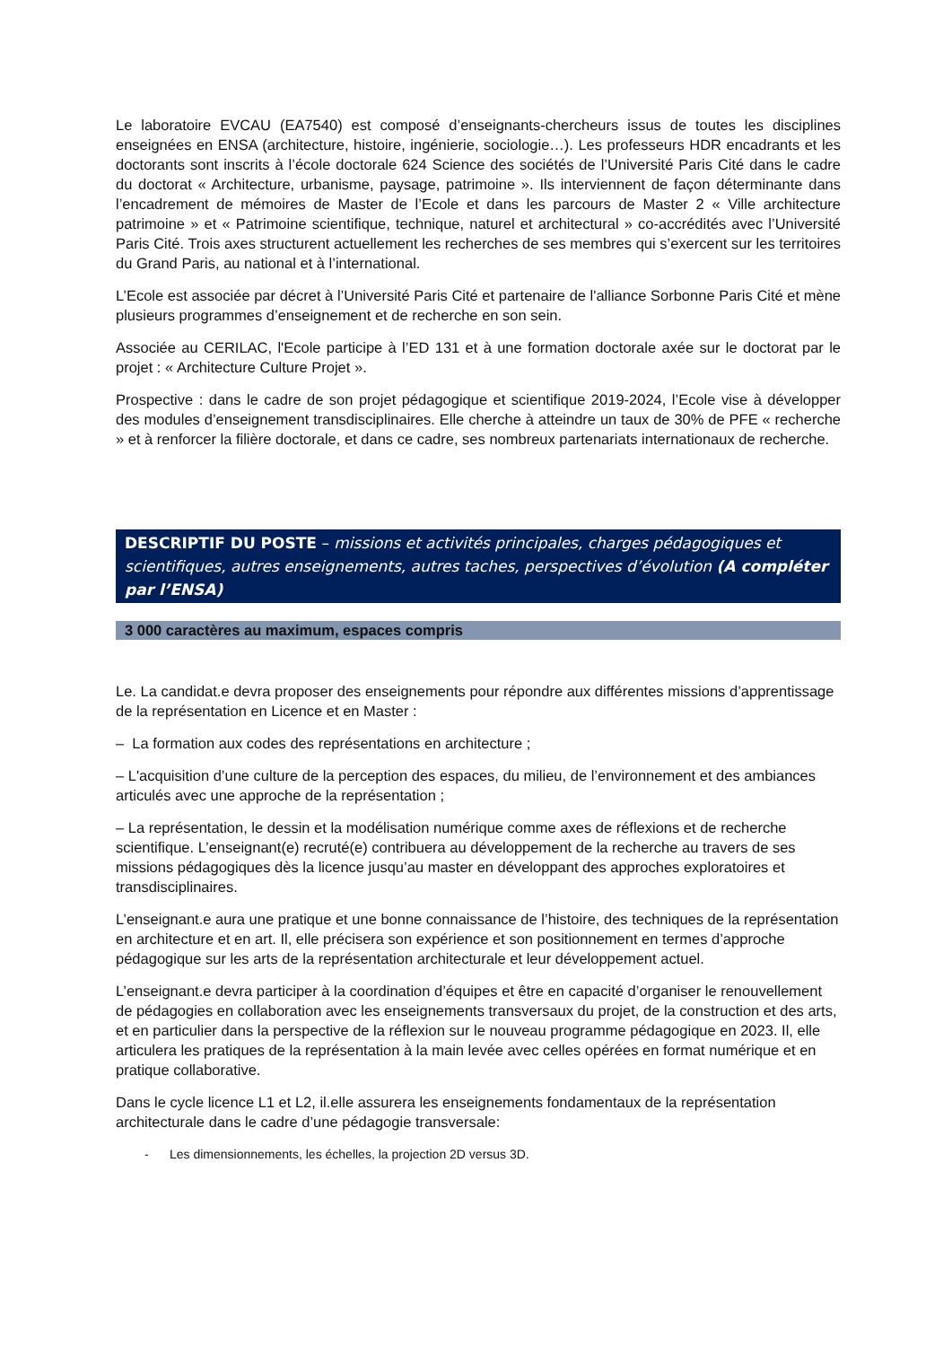Le laboratoire EVCAU (EA7540) est composé d’enseignants-chercheurs issus de toutes les disciplines enseignées en ENSA (architecture, histoire, ingénierie, sociologie…). Les professeurs HDR encadrants et les doctorants sont inscrits à l’école doctorale 624 Science des sociétés de l’Université Paris Cité dans le cadre du doctorat « Architecture, urbanisme, paysage, patrimoine ». Ils interviennent de façon déterminante dans l’encadrement de mémoires de Master de l’Ecole et dans les parcours de Master 2 « Ville architecture patrimoine » et « Patrimoine scientifique, technique, naturel et architectural » co-accrédités avec l’Université Paris Cité. Trois axes structurent actuellement les recherches de ses membres qui s’exercent sur les territoires du Grand Paris, au national et à l’international.
L’Ecole est associée par décret à l’Université Paris Cité et partenaire de l'alliance Sorbonne Paris Cité et mène plusieurs programmes d’enseignement et de recherche en son sein.
Associée au CERILAC, l'Ecole participe à l’ED 131 et à une formation doctorale axée sur le doctorat par le projet : « Architecture Culture Projet ».
Prospective : dans le cadre de son projet pédagogique et scientifique 2019-2024, l’Ecole vise à développer des modules d’enseignement transdisciplinaires. Elle cherche à atteindre un taux de 30% de PFE « recherche » et à renforcer la filière doctorale, et dans ce cadre, ses nombreux partenariats internationaux de recherche.
DESCRIPTIF DU POSTE – missions et activités principales, charges pédagogiques et scientifiques, autres enseignements, autres taches, perspectives d’évolution (A compléter par l’ENSA)
3 000 caractères au maximum, espaces compris
Le. La candidat.e devra proposer des enseignements pour répondre aux différentes missions d’apprentissage de la représentation en Licence et en Master :
– La formation aux codes des représentations en architecture ;
– L'acquisition d’une culture de la perception des espaces, du milieu, de l’environnement et des ambiances articulés avec une approche de la représentation ;
– La représentation, le dessin et la modélisation numérique comme axes de réflexions et de recherche scientifique. L’enseignant(e) recruté(e) contribuera au développement de la recherche au travers de ses missions pédagogiques dès la licence jusqu’au master en développant des approches exploratoires et transdisciplinaires.
L’enseignant.e aura une pratique et une bonne connaissance de l’histoire, des techniques de la représentation en architecture et en art. Il, elle précisera son expérience et son positionnement en termes d’approche pédagogique sur les arts de la représentation architecturale et leur développement actuel.
L’enseignant.e devra participer à la coordination d’équipes et être en capacité d’organiser le renouvellement de pédagogies en collaboration avec les enseignements transversaux du projet, de la construction et des arts, et en particulier dans la perspective de la réflexion sur le nouveau programme pédagogique en 2023. Il, elle articulera les pratiques de la représentation à la main levée avec celles opérées en format numérique et en pratique collaborative.
Dans le cycle licence L1 et L2, il.elle assurera les enseignements fondamentaux de la représentation architecturale dans le cadre d’une pédagogie transversale:
- Les dimensionnements, les échelles, la projection 2D versus 3D.